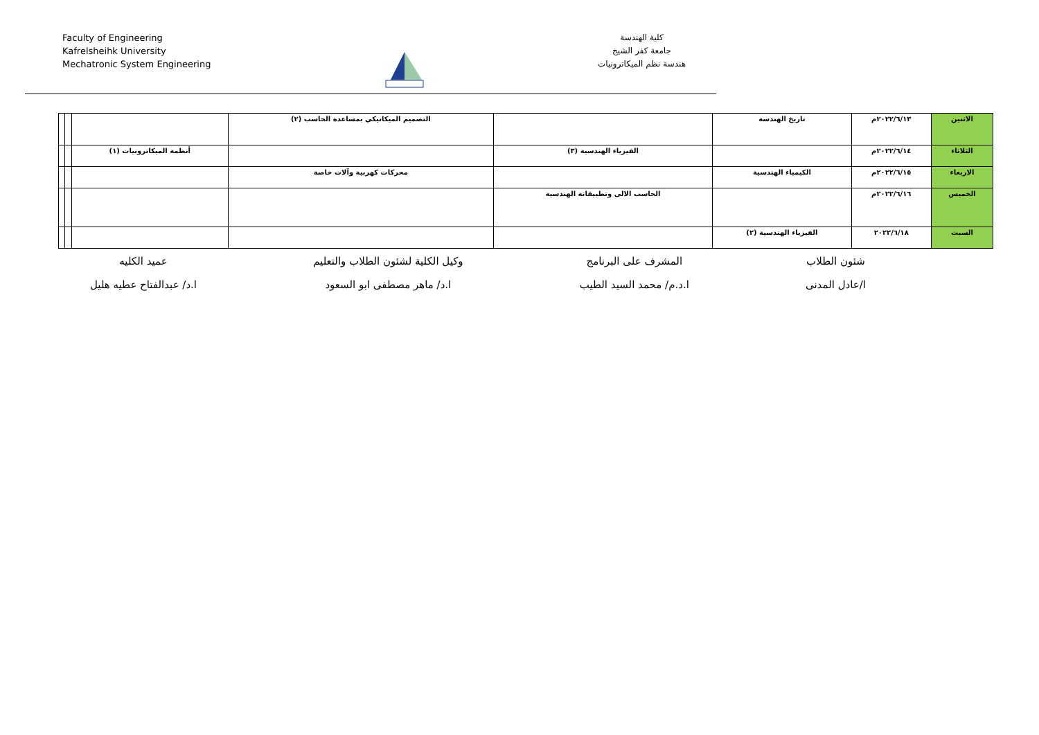Faculty of Engineering
Kafrelsheihk University
Mechatronic System Engineering
كلية الهندسة
جامعة كفر الشيخ
هندسة نظم الميكاترونيات
| الاثنين | ٢٠٢٢/٦/١٣م | تاريخ الهندسة | | التصميم الميكانيكي بمساعدة الحاسب (٢) | | | |
| الثلاثاء | ٢٠٢٢/٦/١٤م | | الفيزياء الهندسية (٣) | | أنظمة الميكاترونيات (١) | | |
| الاربعاء | ٢٠٢٢/٦/١٥م | الكيمياء الهندسية | | محركات كهربية وآلات خاصة | | | |
| الخميس | ٢٠٢٢/٦/١٦م | | الحاسب الالى وتطبيقاتة الهندسية | | | | |
| السبت | ٢٠٢٢/٦/١٨ | الفيزياء الهندسية (٢) | | | | | |
شئون الطلاب
ا/عادل المدنى
المشرف على البرنامج
ا.د.م/ محمد السيد الطيب
وكيل الكلية لشئون الطلاب والتعليم
ا.د/ ماهر مصطفى ابو السعود
عميد الكليه
ا.د/ عبدالفتاح عطيه هليل